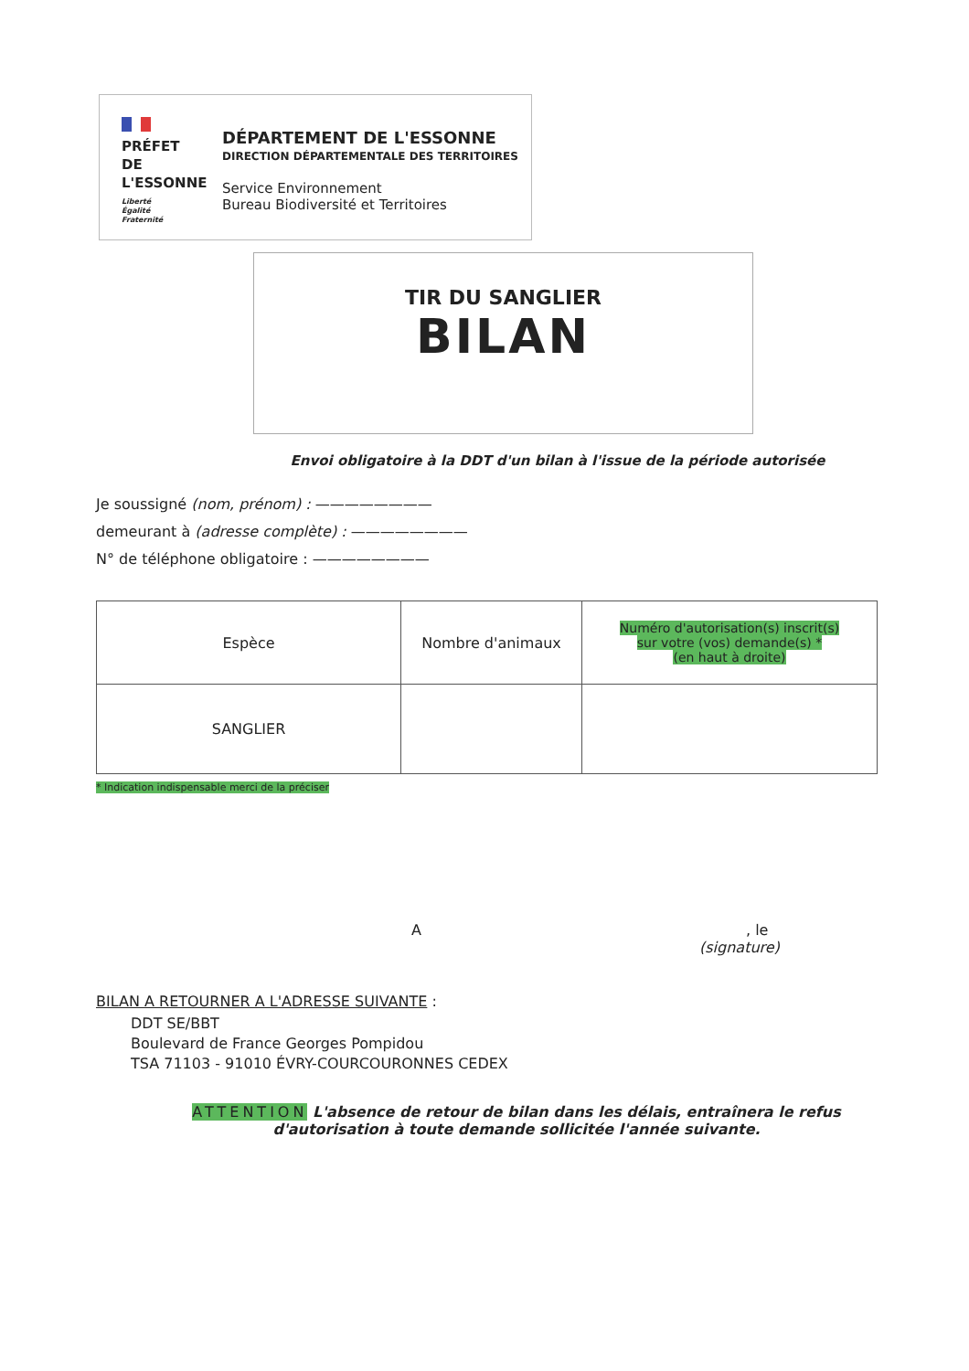PRÉFET
DE L'ESSONNE
Liberté
Égalité
Fraternité
DÉPARTEMENT DE L'ESSONNE
DIRECTION DÉPARTEMENTALE DES TERRITOIRES
Service Environnement
Bureau Biodiversité et Territoires
TIR DU SANGLIER
BILAN
Envoi obligatoire à la DDT d'un bilan à l'issue de la période autorisée
Je soussigné (nom, prénom) : ————————
demeurant à (adresse complète) : ————————
N° de téléphone obligatoire : ————————
| Espèce | Nombre d'animaux | Numéro d'autorisation(s) inscrit(s) sur votre (vos) demande(s) * (en haut à droite) |
| SANGLIER | | |
* Indication indispensable merci de la préciser
A, le
(signature)
BILAN A RETOURNER A L'ADRESSE SUIVANTE :
DDT SE/BBT
Boulevard de France Georges Pompidou
TSA 71103 - 91010 ÉVRY-COURCOURONNES CEDEX
ATTENTION L'absence de retour de bilan dans les délais, entraînera le refus
d'autorisation à toute demande sollicitée l'année suivante.